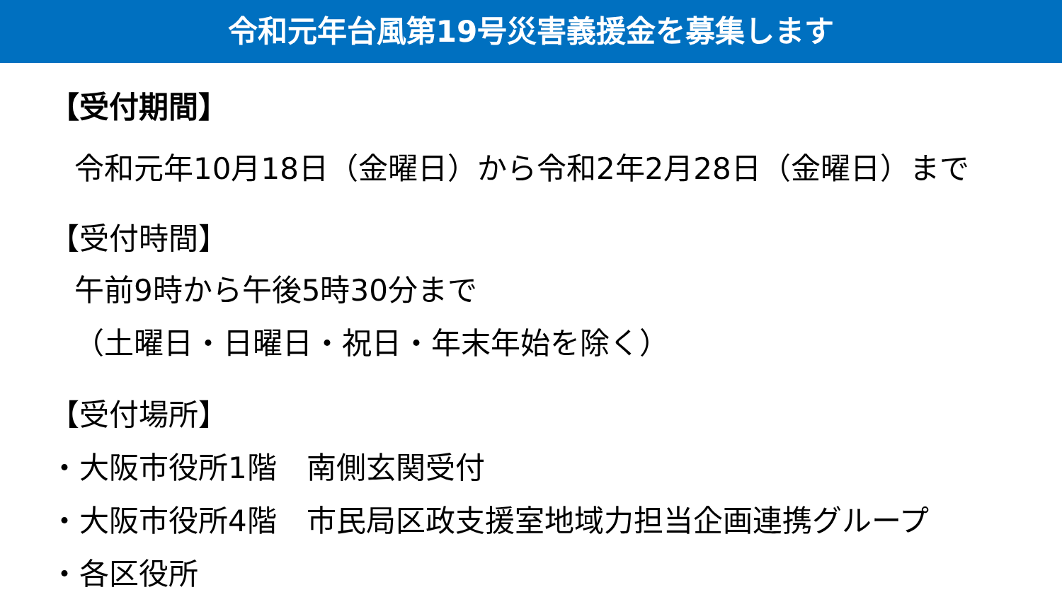令和元年台風第19号災害義援金を募集します
【受付期間】
令和元年10月18日（金曜日）から令和2年2月28日（金曜日）まで
【受付時間】
午前9時から午後5時30分まで
（土曜日・日曜日・祝日・年末年始を除く）
【受付場所】
・大阪市役所1階　南側玄関受付
・大阪市役所4階　市民局区政支援室地域力担当企画連携グループ
・各区役所